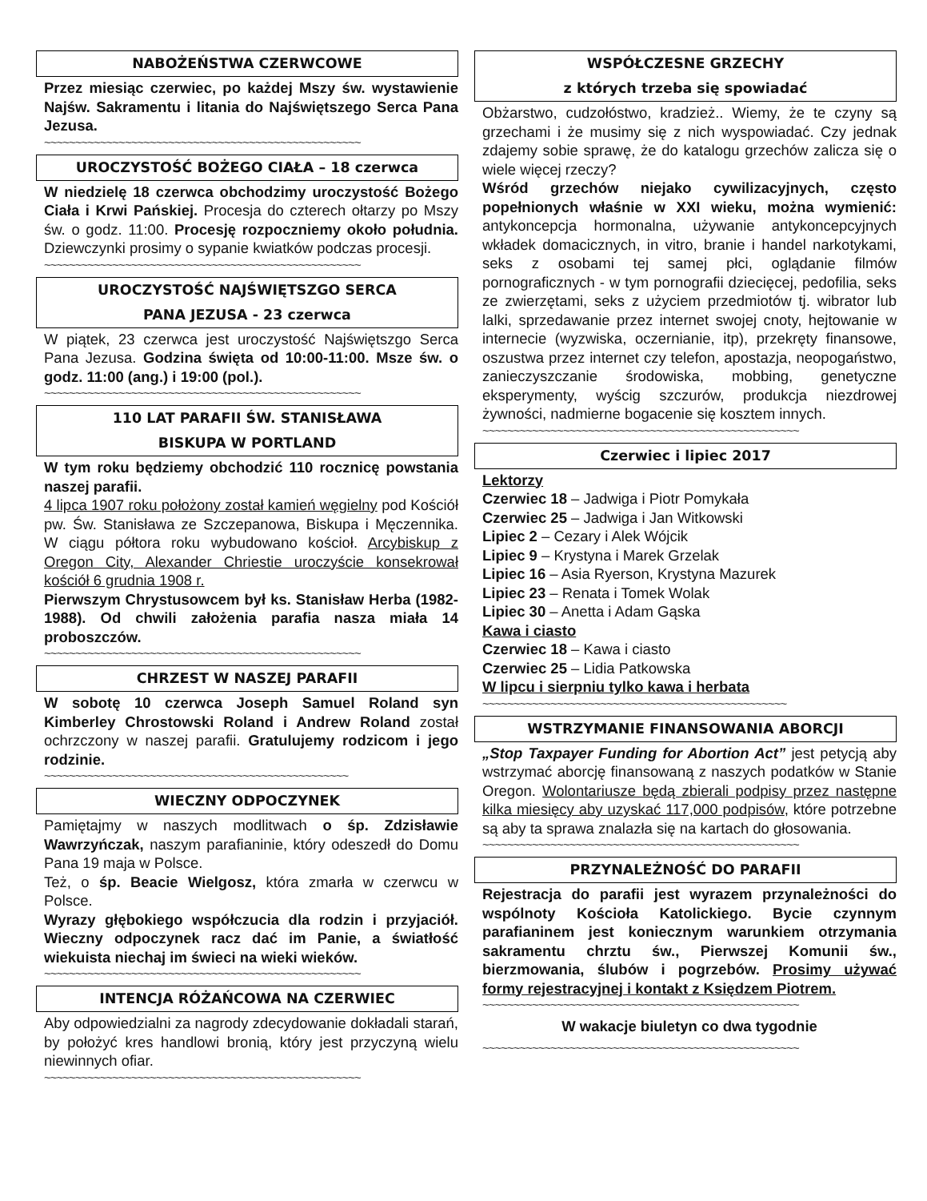NABOŻEŃSTWA CZERWCOWE
Przez miesiąc czerwiec, po każdej Mszy św. wystawienie Najśw. Sakramentu i litania do Najświętszego Serca Pana Jezusa.
~~~~~~~~~~~~~~~~~~~~~~~~~~~~~~~~~~~~~~~~~~~~~~~~~~~
UROCZYSTOŚĆ BOŻEGO CIAŁA – 18 czerwca
W niedzielę 18 czerwca obchodzimy uroczystość Bożego Ciała i Krwi Pańskiej. Procesja do czterech ołtarzy po Mszy św. o godz. 11:00. Procesję rozpoczniemy około południa. Dziewczynki prosimy o sypanie kwiatków podczas procesji.
~~~~~~~~~~~~~~~~~~~~~~~~~~~~~~~~~~~~~~~~~~~~~~~~~~~
UROCZYSTOŚĆ NAJŚWIĘTSZGO SERCA
PANA JEZUSA - 23 czerwca
W piątek, 23 czerwca jest uroczystość Najświętszgo Serca Pana Jezusa. Godzina święta od 10:00-11:00. Msze św. o godz. 11:00 (ang.) i 19:00 (pol.).
~~~~~~~~~~~~~~~~~~~~~~~~~~~~~~~~~~~~~~~~~~~~~~~~~~~
110 LAT PARAFII ŚW. STANISŁAWA
BISKUPA W PORTLAND
W tym roku będziemy obchodzić 110 rocznicę powstania naszej parafii.
4 lipca 1907 roku położony został kamień węgielny pod Kościół pw. Św. Stanisława ze Szczepanowa, Biskupa i Męczennika. W ciągu półtora roku wybudowano kościoł. Arcybiskup z Oregon City, Alexander Chriestie uroczyście konsekrował kościół 6 grudnia 1908 r.
Pierwszym Chrystusowcem był ks. Stanisław Herba (1982-1988). Od chwili założenia parafia nasza miała 14 proboszczów.
~~~~~~~~~~~~~~~~~~~~~~~~~~~~~~~~~~~~~~~~~~~~~~~~~~~
CHRZEST W NASZEJ PARAFII
W sobotę 10 czerwca Joseph Samuel Roland syn Kimberley Chrostowski Roland i Andrew Roland został ochrzczony w naszej parafii. Gratulujemy rodzicom i jego rodzinie.
~~~~~~~~~~~~~~~~~~~~~~~~~~~~~~~~~~~~~~~~~~~~~~~~~
WIECZNY ODPOCZYNEK
Pamiętajmy w naszych modlitwach o śp. Zdzisławie Wawrzyńczak, naszym parafianinie, który odeszedł do Domu Pana 19 maja w Polsce.
Też, o śp. Beacie Wielgosz, która zmarła w czerwcu w Polsce.
Wyrazy głębokiego współczucia dla rodzin i przyjaciół. Wieczny odpoczynek racz dać im Panie, a światłość wiekuista niechaj im świeci na wieki wieków.
~~~~~~~~~~~~~~~~~~~~~~~~~~~~~~~~~~~~~~~~~~~~~~~~~~~
INTENCJA RÓŻAŃCOWA NA CZERWIEC
Aby odpowiedzialni za nagrody zdecydowanie dokładali starań, by położyć kres handlowi bronią, który jest przyczyną wielu niewinnych ofiar.
~~~~~~~~~~~~~~~~~~~~~~~~~~~~~~~~~~~~~~~~~~~~~~~~~~~
WSPÓŁCZESNE GRZECHY
z których trzeba się spowiadać
Obżarstwo, cudzołóstwo, kradzież.. Wiemy, że te czyny są grzechami i że musimy się z nich wyspowiadać. Czy jednak zdajemy sobie sprawę, że do katalogu grzechów zalicza się o wiele więcej rzeczy?
Wśród grzechów niejako cywilizacyjnych, często popełnionych właśnie w XXI wieku, można wymienić: antykoncepcja hormonalna, używanie antykoncepcyjnych wkładek domacicznych, in vitro, branie i handel narkotykami, seks z osobami tej samej płci, oglądanie filmów pornograficznych - w tym pornografii dziecięcej, pedofilia, seks ze zwierzętami, seks z użyciem przedmiotów tj. wibrator lub lalki, sprzedawanie przez internet swojej cnoty, hejtowanie w internecie (wyzwiska, oczernianie, itp), przekręty finansowe, oszustwa przez internet czy telefon, apostazja, neopogaństwo, zanieczyszczanie środowiska, mobbing, genetyczne eksperymenty, wyścig szczurów, produkcja niezdrowej żywności, nadmierne bogacenie się kosztem innych.
~~~~~~~~~~~~~~~~~~~~~~~~~~~~~~~~~~~~~~~~~~~~~~~~~~~
Czerwiec i lipiec 2017
Lektorzy
Czerwiec 18 – Jadwiga i Piotr Pomykała
Czerwiec 25 – Jadwiga i Jan Witkowski
Lipiec 2 – Cezary i Alek Wójcik
Lipiec 9 – Krystyna i Marek Grzelak
Lipiec 16 – Asia Ryerson, Krystyna Mazurek
Lipiec 23 – Renata i Tomek Wolak
Lipiec 30 – Anetta i Adam Gąska
Kawa i ciasto
Czerwiec 18 – Kawa i ciasto
Czerwiec 25 – Lidia Patkowska
W lipcu i sierpniu tylko kawa i herbata
~~~~~~~~~~~~~~~~~~~~~~~~~~~~~~~~~~~~~~~~~~~~~~~~~
WSTRZYMANIE FINANSOWANIA ABORCJI
„Stop Taxpayer Funding for Abortion Act” jest petycją aby wstrzymać aborcję finansowaną z naszych podatków w Stanie Oregon. Wolontariusze będą zbierali podpisy przez następne kilka miesięcy aby uzyskać 117,000 podpisów, które potrzebne są aby ta sprawa znalazła się na kartach do głosowania.
~~~~~~~~~~~~~~~~~~~~~~~~~~~~~~~~~~~~~~~~~~~~~~~~~~~
PRZYNALEŻNOŚĆ DO PARAFII
Rejestracja do parafii jest wyrazem przynależności do wspólnoty Kościoła Katolickiego. Bycie czynnym parafianinem jest koniecznym warunkiem otrzymania sakramentu chrztu św., Pierwszej Komunii św., bierzmowania, ślubów i pogrzebów. Prosimy używać formy rejestracyjnej i kontakt z Księdzem Piotrem.
~~~~~~~~~~~~~~~~~~~~~~~~~~~~~~~~~~~~~~~~~~~~~~~~~~~
W wakacje biuletyn co dwa tygodnie
~~~~~~~~~~~~~~~~~~~~~~~~~~~~~~~~~~~~~~~~~~~~~~~~~~~